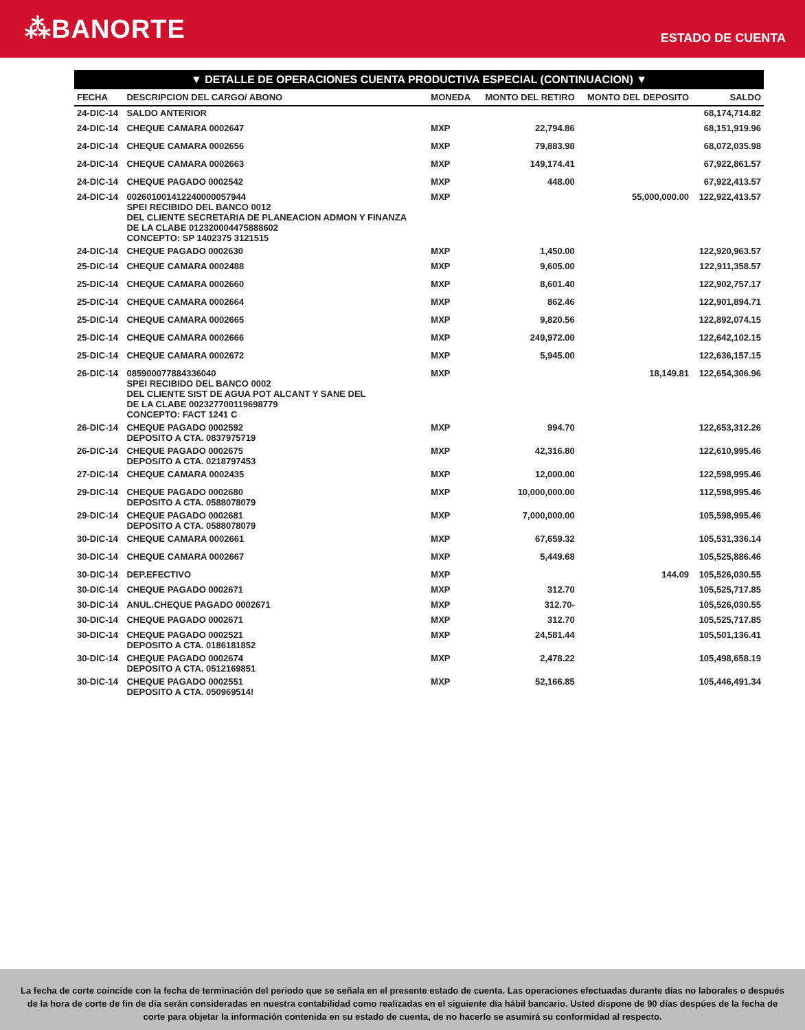⁂BANORTE
ESTADO DE CUENTA
▼ DETALLE DE OPERACIONES CUENTA PRODUCTIVA ESPECIAL (CONTINUACION) ▼
| FECHA | DESCRIPCION DEL CARGO/ ABONO | MONEDA | MONTO DEL RETIRO | MONTO DEL DEPOSITO | SALDO |
| --- | --- | --- | --- | --- | --- |
| 24-DIC-14 | SALDO ANTERIOR | | | | 68,174,714.82 |
| 24-DIC-14 | CHEQUE CAMARA 0002647 | MXP | 22,794.86 | | 68,151,919.96 |
| 24-DIC-14 | CHEQUE CAMARA 0002656 | MXP | 79,883.98 | | 68,072,035.98 |
| 24-DIC-14 | CHEQUE CAMARA 0002663 | MXP | 149,174.41 | | 67,922,861.57 |
| 24-DIC-14 | CHEQUE PAGADO 0002542 | MXP | 448.00 | | 67,922,413.57 |
| 24-DIC-14 | 002601001412240000057944 SPEI RECIBIDO DEL BANCO 0012 DEL CLIENTE SECRETARIA DE PLANEACION ADMON Y FINANZA DE LA CLABE 012320004475888602 CONCEPTO: SP 1402375 3121515 | MXP | | 55,000,000.00 | 122,922,413.57 |
| 24-DIC-14 | CHEQUE PAGADO 0002630 | MXP | 1,450.00 | | 122,920,963.57 |
| 25-DIC-14 | CHEQUE CAMARA 0002488 | MXP | 9,605.00 | | 122,911,358.57 |
| 25-DIC-14 | CHEQUE CAMARA 0002660 | MXP | 8,601.40 | | 122,902,757.17 |
| 25-DIC-14 | CHEQUE CAMARA 0002664 | MXP | 862.46 | | 122,901,894.71 |
| 25-DIC-14 | CHEQUE CAMARA 0002665 | MXP | 9,820.56 | | 122,892,074.15 |
| 25-DIC-14 | CHEQUE CAMARA 0002666 | MXP | 249,972.00 | | 122,642,102.15 |
| 25-DIC-14 | CHEQUE CAMARA 0002672 | MXP | 5,945.00 | | 122,636,157.15 |
| 26-DIC-14 | 085900077884336040 SPEI RECIBIDO DEL BANCO 0002 DEL CLIENTE SIST DE AGUA POT ALCANT Y SANE DEL DE LA CLABE 002327700119698779 CONCEPTO: FACT 1241 C | MXP | | 18,149.81 | 122,654,306.96 |
| 26-DIC-14 | CHEQUE PAGADO 0002592 DEPOSITO A CTA. 0837975719 | MXP | 994.70 | | 122,653,312.26 |
| 26-DIC-14 | CHEQUE PAGADO 0002675 DEPOSITO A CTA. 0218797453 | MXP | 42,316.80 | | 122,610,995.46 |
| 27-DIC-14 | CHEQUE CAMARA 0002435 | MXP | 12,000.00 | | 122,598,995.46 |
| 29-DIC-14 | CHEQUE PAGADO 0002680 DEPOSITO A CTA. 0588078079 | MXP | 10,000,000.00 | | 112,598,995.46 |
| 29-DIC-14 | CHEQUE PAGADO 0002681 DEPOSITO A CTA. 0588078079 | MXP | 7,000,000.00 | | 105,598,995.46 |
| 30-DIC-14 | CHEQUE CAMARA 0002661 | MXP | 67,659.32 | | 105,531,336.14 |
| 30-DIC-14 | CHEQUE CAMARA 0002667 | MXP | 5,449.68 | | 105,525,886.46 |
| 30-DIC-14 | DEP.EFECTIVO | MXP | | 144.09 | 105,526,030.55 |
| 30-DIC-14 | CHEQUE PAGADO 0002671 | MXP | 312.70 | | 105,525,717.85 |
| 30-DIC-14 | ANUL.CHEQUE PAGADO 0002671 | MXP | 312.70- | | 105,526,030.55 |
| 30-DIC-14 | CHEQUE PAGADO 0002671 | MXP | 312.70 | | 105,525,717.85 |
| 30-DIC-14 | CHEQUE PAGADO 0002521 DEPOSITO A CTA. 0186181852 | MXP | 24,581.44 | | 105,501,136.41 |
| 30-DIC-14 | CHEQUE PAGADO 0002674 DEPOSITO A CTA. 0512169851 | MXP | 2,478.22 | | 105,498,658.19 |
| 30-DIC-14 | CHEQUE PAGADO 0002551 DEPOSITO A CTA. 050969514! | MXP | 52,166.85 | | 105,446,491.34 |
La fecha de corte coincide con la fecha de terminación del periodo que se señala en el presente estado de cuenta. Las operaciones efectuadas durante días no laborales o después de la hora de corte de fin de día serán consideradas en nuestra contabilidad como realizadas en el siguiente día hábil bancario. Usted dispone de 90 días despúes de la fecha de corte para objetar la información contenida en su estado de cuenta, de no hacerlo se asumirá su conformidad al respecto.